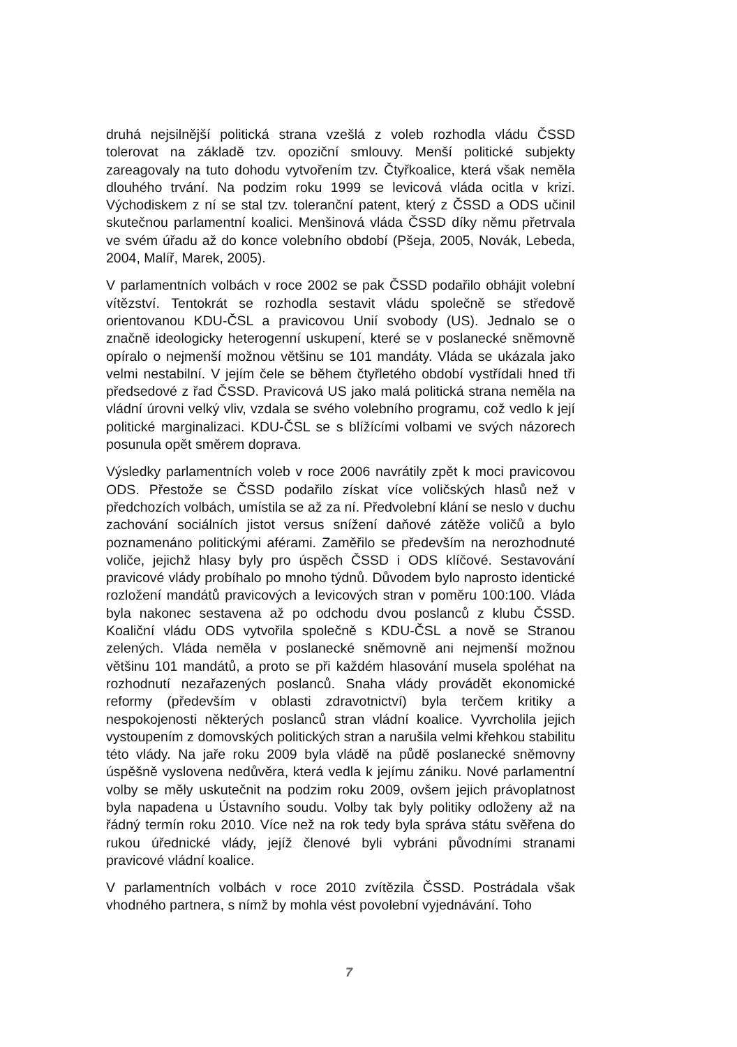druhá nejsilnější politická strana vzešlá z voleb rozhodla vládu ČSSD tolerovat na základě tzv. opoziční smlouvy. Menší politické subjekty zareagovaly na tuto dohodu vytvořením tzv. Čtyřkoalice, která však neměla dlouhého trvání. Na podzim roku 1999 se levicová vláda ocitla v krizi. Východiskem z ní se stal tzv. toleranční patent, který z ČSSD a ODS učinil skutečnou parlamentní koalici. Menšinová vláda ČSSD díky němu přetrvala ve svém úřadu až do konce volebního období (Pšeja, 2005, Novák, Lebeda, 2004, Malíř, Marek, 2005).
V parlamentních volbách v roce 2002 se pak ČSSD podařilo obhájit volební vítězství. Tentokrát se rozhodla sestavit vládu společně se středově orientovanou KDU-ČSL a pravicovou Unií svobody (US). Jednalo se o značně ideologicky heterogenní uskupení, které se v poslanecké sněmovně opíralo o nejmenší možnou většinu se 101 mandáty. Vláda se ukázala jako velmi nestabilní. V jejím čele se během čtyřletého období vystřídali hned tři předsedové z řad ČSSD. Pravicová US jako malá politická strana neměla na vládní úrovni velký vliv, vzdala se svého volebního programu, což vedlo k její politické marginalizaci. KDU-ČSL se s blížícími volbami ve svých názorech posunula opět směrem doprava.
Výsledky parlamentních voleb v roce 2006 navrátily zpět k moci pravicovou ODS. Přestože se ČSSD podařilo získat více voličských hlasů než v předchozích volbách, umístila se až za ní. Předvolební klání se neslo v duchu zachování sociálních jistot versus snížení daňové zátěže voličů a bylo poznamenáno politickými aférami. Zaměřilo se především na nerozhodnuté voliče, jejichž hlasy byly pro úspěch ČSSD i ODS klíčové. Sestavování pravicové vlády probíhalo po mnoho týdnů. Důvodem bylo naprosto identické rozložení mandátů pravicových a levicových stran v poměru 100:100. Vláda byla nakonec sestavena až po odchodu dvou poslanců z klubu ČSSD. Koaliční vládu ODS vytvořila společně s KDU-ČSL a nově se Stranou zelených. Vláda neměla v poslanecké sněmovně ani nejmenší možnou většinu 101 mandátů, a proto se při každém hlasování musela spoléhat na rozhodnutí nezařazených poslanců. Snaha vlády provádět ekonomické reformy (především v oblasti zdravotnictví) byla terčem kritiky a nespokojenosti některých poslanců stran vládní koalice. Vyvrcholila jejich vystoupením z domovských politických stran a narušila velmi křehkou stabilitu této vlády. Na jaře roku 2009 byla vládě na půdě poslanecké sněmovny úspěšně vyslovena nedůvěra, která vedla k jejímu zániku. Nové parlamentní volby se měly uskutečnit na podzim roku 2009, ovšem jejich právoplatnost byla napadena u Ústavního soudu. Volby tak byly politiky odloženy až na řádný termín roku 2010. Více než na rok tedy byla správa státu svěřena do rukou úřednické vlády, jejíž členové byli vybráni původními stranami pravicové vládní koalice.
V parlamentních volbách v roce 2010 zvítězila ČSSD. Postrádala však vhodného partnera, s nímž by mohla vést povolební vyjednávání. Toho
7